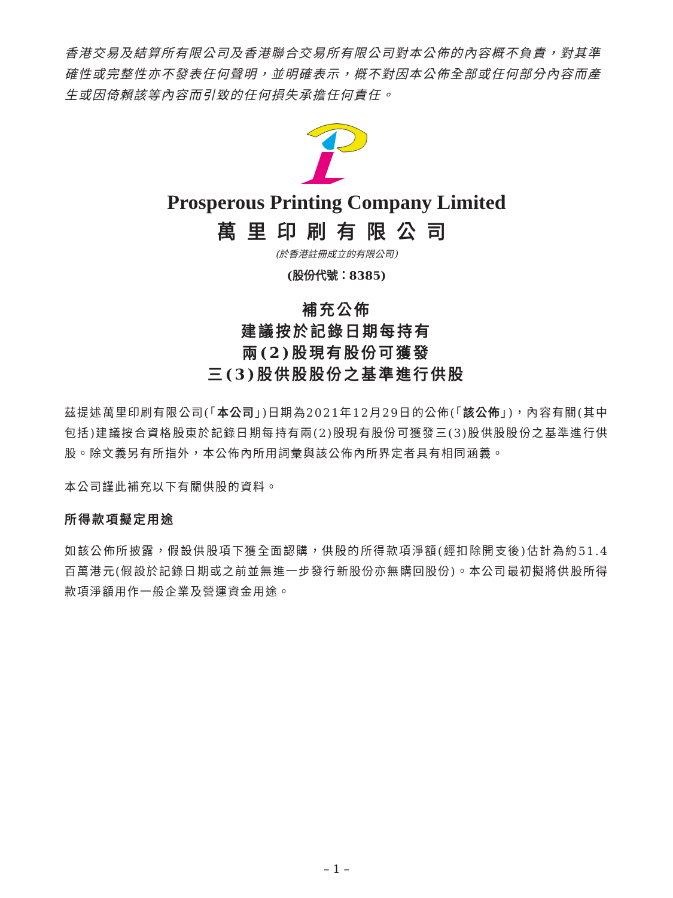香港交易及結算所有限公司及香港聯合交易所有限公司對本公佈的內容概不負責，對其準確性或完整性亦不發表任何聲明，並明確表示，概不對因本公佈全部或任何部分內容而產生或因倚賴該等內容而引致的任何損失承擔任何責任。
Prosperous Printing Company Limited
萬里印刷有限公司
(於香港註冊成立的有限公司)
(股份代號：8385)
補充公佈
建議按於記錄日期每持有
兩(2)股現有股份可獲發
三(3)股供股股份之基準進行供股
茲提述萬里印刷有限公司(「本公司」)日期為2021年12月29日的公佈(「該公佈」)，內容有關(其中包括)建議按合資格股東於記錄日期每持有兩(2)股現有股份可獲發三(3)股供股股份之基準進行供股。除文義另有所指外，本公佈內所用詞彙與該公佈內所界定者具有相同涵義。
本公司謹此補充以下有關供股的資料。
所得款項擬定用途
如該公佈所披露，假設供股項下獲全面認購，供股的所得款項淨額(經扣除開支後)估計為約51.4百萬港元(假設於記錄日期或之前並無進一步發行新股份亦無購回股份)。本公司最初擬將供股所得款項淨額用作一般企業及營運資金用途。
– 1 –